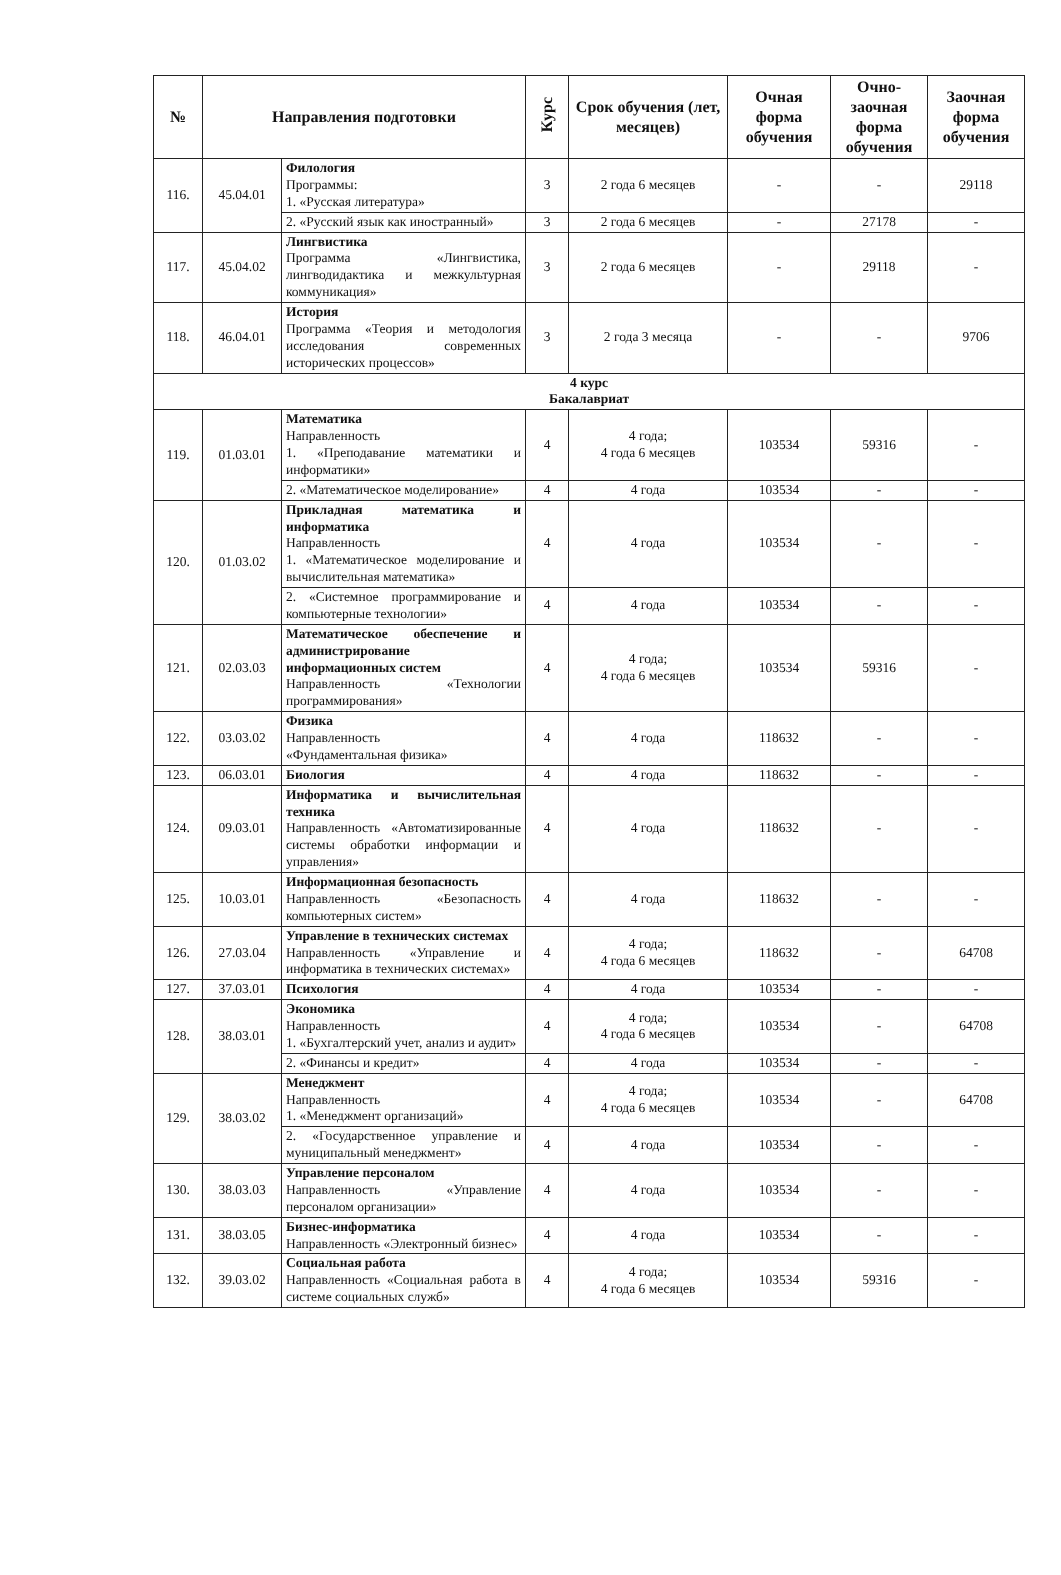| № | Направления подготовки | | Курс | Срок обучения (лет, месяцев) | Очная форма обучения | Очно-заочная форма обучения | Заочная форма обучения |
| --- | --- | --- | --- | --- | --- | --- | --- |
| 116. | 45.04.01 | Филология Программы: 1. «Русская литература» | 3 | 2 года 6 месяцев | - | - | 29118 |
| | | 2. «Русский язык как иностранный» | 3 | 2 года 6 месяцев | - | 27178 | - |
| 117. | 45.04.02 | Лингвистика Программа «Лингвистика, лингводидактика и межкультурная коммуникация» | 3 | 2 года 6 месяцев | - | 29118 | - |
| 118. | 46.04.01 | История Программа «Теория и методология исследования современных исторических процессов» | 3 | 2 года 3 месяца | - | - | 9706 |
| 4 курс Бакалавриат | | | | | | | |
| 119. | 01.03.01 | Математика Направленность 1. «Преподавание математики и информатики» | 4 | 4 года; 4 года 6 месяцев | 103534 | 59316 | - |
| | | 2. «Математическое моделирование» | 4 | 4 года | 103534 | - | - |
| 120. | 01.03.02 | Прикладная математика и информатика Направленность 1. «Математическое моделирование и вычислительная математика» | 4 | 4 года | 103534 | - | - |
| | | 2. «Системное программирование и компьютерные технологии» | 4 | 4 года | 103534 | - | - |
| 121. | 02.03.03 | Математическое обеспечение и администрирование информационных систем Направленность «Технологии программирования» | 4 | 4 года; 4 года 6 месяцев | 103534 | 59316 | - |
| 122. | 03.03.02 | Физика Направленность «Фундаментальная физика» | 4 | 4 года | 118632 | - | - |
| 123. | 06.03.01 | Биология | 4 | 4 года | 118632 | - | - |
| 124. | 09.03.01 | Информатика и вычислительная техника Направленность «Автоматизированные системы обработки информации и управления» | 4 | 4 года | 118632 | - | - |
| 125. | 10.03.01 | Информационная безопасность Направленность «Безопасность компьютерных систем» | 4 | 4 года | 118632 | - | - |
| 126. | 27.03.04 | Управление в технических системах Направленность «Управление и информатика в технических системах» | 4 | 4 года; 4 года 6 месяцев | 118632 | - | 64708 |
| 127. | 37.03.01 | Психология | 4 | 4 года | 103534 | - | - |
| 128. | 38.03.01 | Экономика Направленность 1. «Бухгалтерский учет, анализ и аудит» | 4 | 4 года; 4 года 6 месяцев | 103534 | - | 64708 |
| | | 2. «Финансы и кредит» | 4 | 4 года | 103534 | - | - |
| 129. | 38.03.02 | Менеджмент Направленность 1. «Менеджмент организаций» | 4 | 4 года; 4 года 6 месяцев | 103534 | - | 64708 |
| | | 2. «Государственное управление и муниципальный менеджмент» | 4 | 4 года | 103534 | - | - |
| 130. | 38.03.03 | Управление персоналом Направленность «Управление персоналом организации» | 4 | 4 года | 103534 | - | - |
| 131. | 38.03.05 | Бизнес-информатика Направленность «Электронный бизнес» | 4 | 4 года | 103534 | - | - |
| 132. | 39.03.02 | Социальная работа Направленность «Социальная работа в системе социальных служб» | 4 | 4 года; 4 года 6 месяцев | 103534 | 59316 | - |